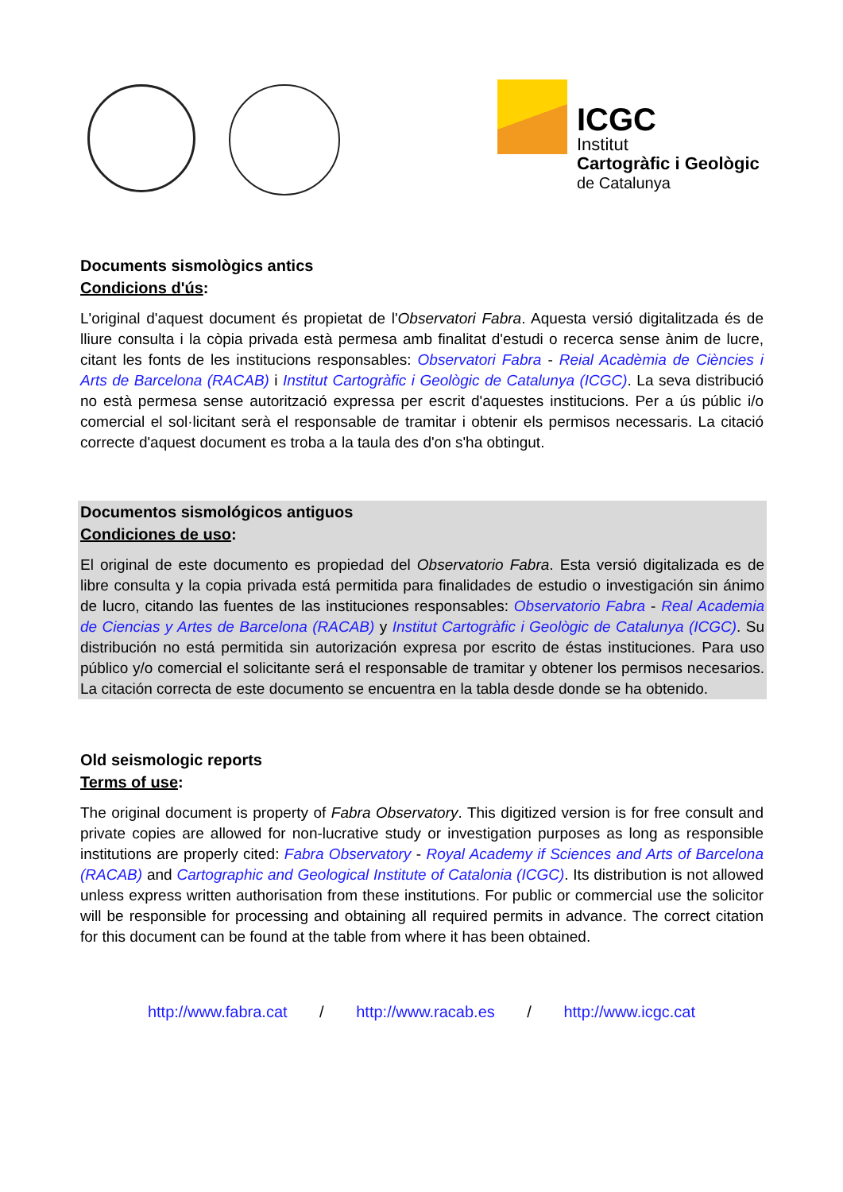ICGC
Institut
Cartogràfic i Geològic
de Catalunya
Documents sismològics antics
Condicions d'ús:
L'original d'aquest document és propietat de l'Observatori Fabra. Aquesta versió digitalitzada és de lliure consulta i la còpia privada està permesa amb finalitat d'estudi o recerca sense ànim de lucre, citant les fonts de les institucions responsables: Observatori Fabra - Reial Acadèmia de Ciències i Arts de Barcelona (RACAB) i Institut Cartogràfic i Geològic de Catalunya (ICGC). La seva distribució no està permesa sense autorització expressa per escrit d'aquestes institucions. Per a ús públic i/o comercial el sol·licitant serà el responsable de tramitar i obtenir els permisos necessaris. La citació correcte d'aquest document es troba a la taula des d'on s'ha obtingut.
Documentos sismológicos antiguos
Condiciones de uso:
El original de este documento es propiedad del Observatorio Fabra. Esta versió digitalizada es de libre consulta y la copia privada está permitida para finalidades de estudio o investigación sin ánimo de lucro, citando las fuentes de las instituciones responsables: Observatorio Fabra - Real Academia de Ciencias y Artes de Barcelona (RACAB) y Institut Cartogràfic i Geològic de Catalunya (ICGC). Su distribución no está permitida sin autorización expresa por escrito de éstas instituciones. Para uso público y/o comercial el solicitante será el responsable de tramitar y obtener los permisos necesarios. La citación correcta de este documento se encuentra en la tabla desde donde se ha obtenido.
Old seismologic reports
Terms of use:
The original document is property of Fabra Observatory. This digitized version is for free consult and private copies are allowed for non-lucrative study or investigation purposes as long as responsible institutions are properly cited: Fabra Observatory - Royal Academy if Sciences and Arts of Barcelona (RACAB) and Cartographic and Geological Institute of Catalonia (ICGC). Its distribution is not allowed unless express written authorisation from these institutions. For public or commercial use the solicitor will be responsible for processing and obtaining all required permits in advance. The correct citation for this document can be found at the table from where it has been obtained.
http://www.fabra.cat / http://www.racab.es / http://www.icgc.cat